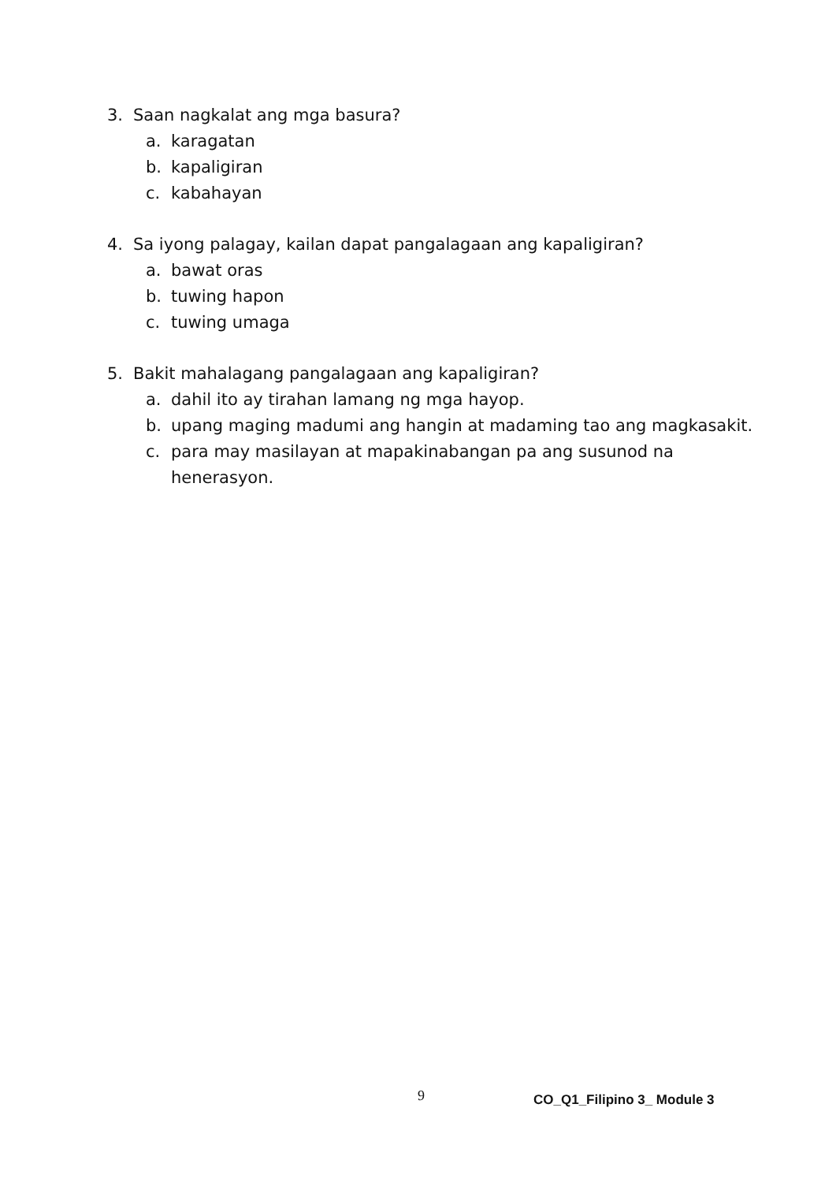3. Saan nagkalat ang mga basura?
a. karagatan
b. kapaligiran
c. kabahayan
4. Sa iyong palagay, kailan dapat pangalagaan ang kapaligiran?
a. bawat oras
b. tuwing hapon
c. tuwing umaga
5. Bakit mahalagang pangalagaan ang kapaligiran?
a. dahil ito ay tirahan lamang ng mga hayop.
b. upang maging madumi ang hangin at madaming tao ang magkasakit.
c. para may masilayan at mapakinabangan pa ang susunod na henerasyon.
9 CO_Q1_Filipino 3_ Module 3